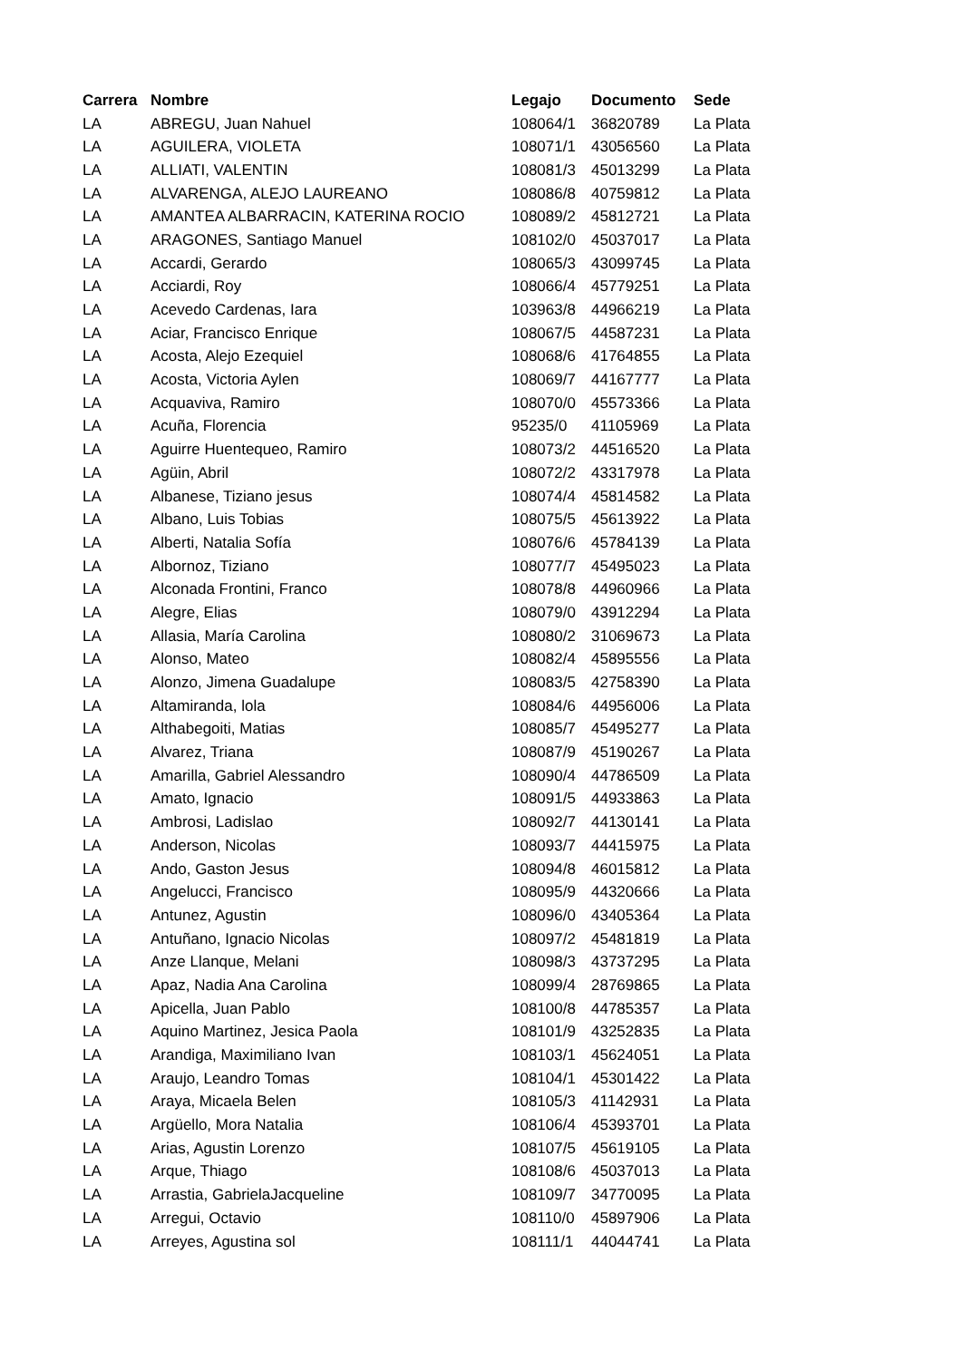| Carrera | Nombre | Legajo | Documento | Sede |
| --- | --- | --- | --- | --- |
| LA | ABREGU, Juan Nahuel | 108064/1 | 36820789 | La Plata |
| LA | AGUILERA, VIOLETA | 108071/1 | 43056560 | La Plata |
| LA | ALLIATI, VALENTIN | 108081/3 | 45013299 | La Plata |
| LA | ALVARENGA, ALEJO LAUREANO | 108086/8 | 40759812 | La Plata |
| LA | AMANTEA ALBARRACIN, KATERINA ROCIO | 108089/2 | 45812721 | La Plata |
| LA | ARAGONES, Santiago Manuel | 108102/0 | 45037017 | La Plata |
| LA | Accardi, Gerardo | 108065/3 | 43099745 | La Plata |
| LA | Acciardi, Roy | 108066/4 | 45779251 | La Plata |
| LA | Acevedo Cardenas, Iara | 103963/8 | 44966219 | La Plata |
| LA | Aciar, Francisco Enrique | 108067/5 | 44587231 | La Plata |
| LA | Acosta, Alejo Ezequiel | 108068/6 | 41764855 | La Plata |
| LA | Acosta, Victoria Aylen | 108069/7 | 44167777 | La Plata |
| LA | Acquaviva, Ramiro | 108070/0 | 45573366 | La Plata |
| LA | Acuña, Florencia | 95235/0 | 41105969 | La Plata |
| LA | Aguirre Huentequeo, Ramiro | 108073/2 | 44516520 | La Plata |
| LA | Agüin, Abril | 108072/2 | 43317978 | La Plata |
| LA | Albanese, Tiziano jesus | 108074/4 | 45814582 | La Plata |
| LA | Albano, Luis Tobias | 108075/5 | 45613922 | La Plata |
| LA | Alberti, Natalia Sofía | 108076/6 | 45784139 | La Plata |
| LA | Albornoz, Tiziano | 108077/7 | 45495023 | La Plata |
| LA | Alconada Frontini, Franco | 108078/8 | 44960966 | La Plata |
| LA | Alegre, Elias | 108079/0 | 43912294 | La Plata |
| LA | Allasia, María Carolina | 108080/2 | 31069673 | La Plata |
| LA | Alonso, Mateo | 108082/4 | 45895556 | La Plata |
| LA | Alonzo, Jimena Guadalupe | 108083/5 | 42758390 | La Plata |
| LA | Altamiranda, lola | 108084/6 | 44956006 | La Plata |
| LA | Althabegoiti, Matias | 108085/7 | 45495277 | La Plata |
| LA | Alvarez, Triana | 108087/9 | 45190267 | La Plata |
| LA | Amarilla, Gabriel Alessandro | 108090/4 | 44786509 | La Plata |
| LA | Amato, Ignacio | 108091/5 | 44933863 | La Plata |
| LA | Ambrosi, Ladislao | 108092/7 | 44130141 | La Plata |
| LA | Anderson, Nicolas | 108093/7 | 44415975 | La Plata |
| LA | Ando, Gaston Jesus | 108094/8 | 46015812 | La Plata |
| LA | Angelucci, Francisco | 108095/9 | 44320666 | La Plata |
| LA | Antunez, Agustin | 108096/0 | 43405364 | La Plata |
| LA | Antuñano, Ignacio Nicolas | 108097/2 | 45481819 | La Plata |
| LA | Anze Llanque, Melani | 108098/3 | 43737295 | La Plata |
| LA | Apaz, Nadia Ana Carolina | 108099/4 | 28769865 | La Plata |
| LA | Apicella, Juan Pablo | 108100/8 | 44785357 | La Plata |
| LA | Aquino Martinez, Jesica Paola | 108101/9 | 43252835 | La Plata |
| LA | Arandiga, Maximiliano Ivan | 108103/1 | 45624051 | La Plata |
| LA | Araujo, Leandro Tomas | 108104/1 | 45301422 | La Plata |
| LA | Araya, Micaela Belen | 108105/3 | 41142931 | La Plata |
| LA | Argüello, Mora Natalia | 108106/4 | 45393701 | La Plata |
| LA | Arias, Agustin Lorenzo | 108107/5 | 45619105 | La Plata |
| LA | Arque, Thiago | 108108/6 | 45037013 | La Plata |
| LA | Arrastia, GabrielaJacqueline | 108109/7 | 34770095 | La Plata |
| LA | Arregui, Octavio | 108110/0 | 45897906 | La Plata |
| LA | Arreyes, Agustina sol | 108111/1 | 44044741 | La Plata |